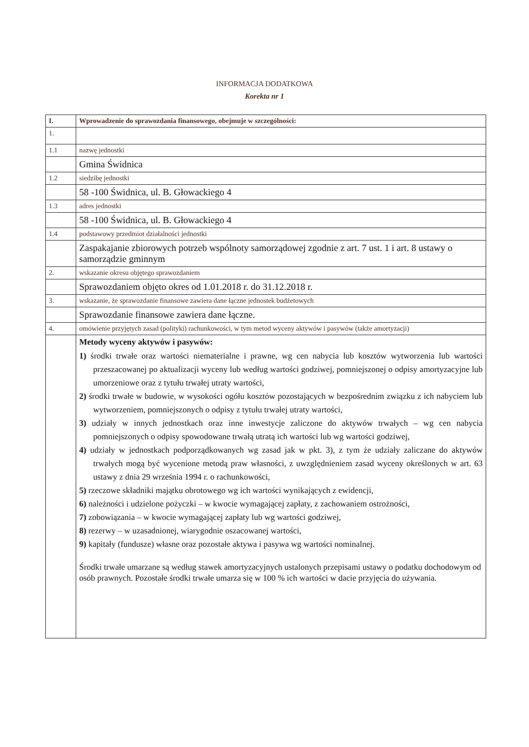INFORMACJA DODATKOWA
Korekta nr 1
| I. | Wprowadzenie do sprawozdania finansowego, obejmuje w szczególności: |
| 1. | |
| 1.1 | nazwę jednostki |
| | Gmina Świdnica |
| 1.2 | siedzibę jednostki |
| | 58 -100 Świdnica, ul. B. Głowackiego 4 |
| 1.3 | adres jednostki |
| | 58 -100 Świdnica, ul. B. Głowackiego 4 |
| 1.4 | podstawowy przedmiot działalności jednostki |
| | Zaspakajanie zbiorowych potrzeb wspólnoty samorządowej zgodnie z art. 7 ust. 1 i art. 8 ustawy o samorządzie gminnym |
| 2. | wskazanie okresu objętego sprawozdaniem |
| | Sprawozdaniem objęto okres od 1.01.2018 r. do 31.12.2018 r. |
| 3. | wskazanie, że sprawozdanie finansowe zawiera dane łączne jednostek budżetowych |
| | Sprawozdanie finansowe zawiera dane łączne. |
| 4. | omówienie przyjętych zasad (polityki) rachunkowości, w tym metod wyceny aktywów i pasywów (także amortyzacji) |
| | Metody wyceny aktywów i pasywów: 1) środki trwałe oraz wartości niematerialne i prawne, wg cen nabycia lub kosztów wytworzenia lub wartości przeszacowanej po aktualizacji wyceny lub według wartości godziwej, pomniejszonej o odpisy amortyzacyjne lub umorzeniowe oraz z tytułu trwałej utraty wartości, 2) środki trwałe w budowie, w wysokości ogółu kosztów pozostających w bezpośrednim związku z ich nabyciem lub wytworzeniem, pomniejszonych o odpisy z tytułu trwałej utraty wartości, 3) udziały w innych jednostkach oraz inne inwestycje zaliczone do aktywów trwałych – wg cen nabycia pomniejszonych o odpisy spowodowane trwałą utratą ich wartości lub wg wartości godziwej, 4) udziały w jednostkach podporządkowanych wg zasad jak w pkt. 3), z tym że udziały zaliczane do aktywów trwałych mogą być wycenione metodą praw własności, z uwzględnieniem zasad wyceny określonych w art. 63 ustawy z dnia 29 września 1994 r. o rachunkowości, 5) rzeczowe składniki majątku obrotowego wg ich wartości wynikających z ewidencji, 6) należności i udzielone pożyczki – w kwocie wymagającej zapłaty, z zachowaniem ostrożności, 7) zobowiązania – w kwocie wymagającej zapłaty lub wg wartości godziwej, 8) rezerwy – w uzasadnionej, wiarygodnie oszacowanej wartości, 9) kapitały (fundusze) własne oraz pozostałe aktywa i pasywa wg wartości nominalnej. Środki trwałe umarzane są według stawek amortyzacyjnych ustalonych przepisami ustawy o podatku dochodowym od osób prawnych. Pozostałe środki trwałe umarza się w 100 % ich wartości w dacie przyjęcia do używania. |